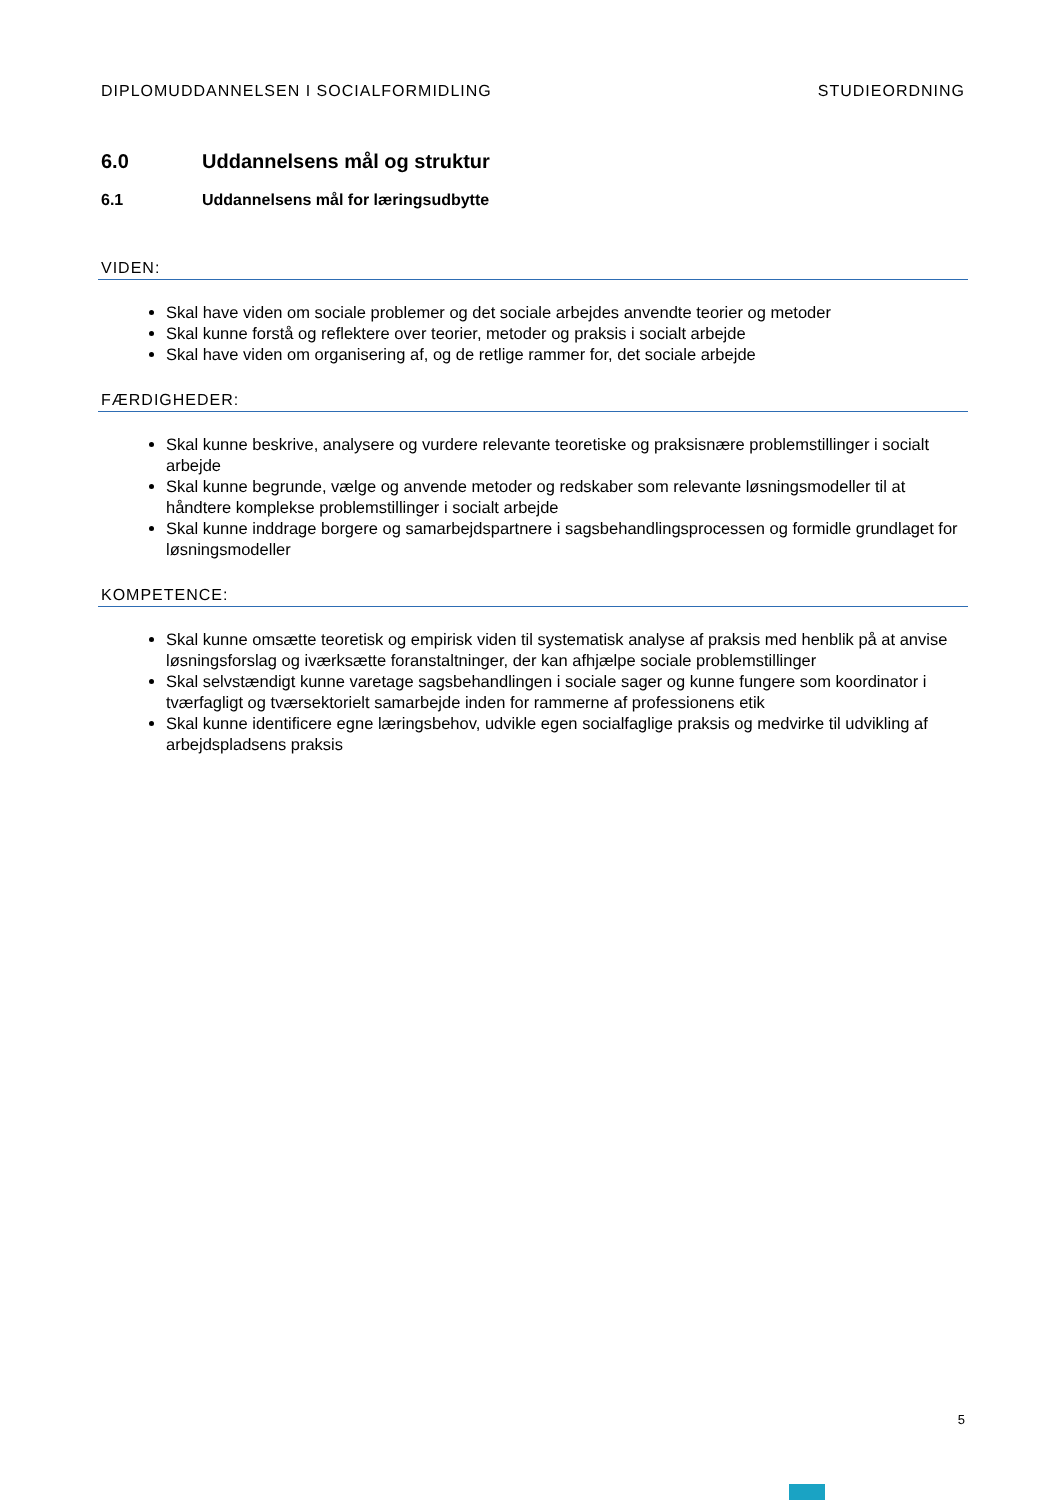DIPLOMUDDANNELSEN I SOCIALFORMIDLING STUDIEORDNING
6.0 Uddannelsens mål og struktur
6.1 Uddannelsens mål for læringsudbytte
VIDEN:
Skal have viden om sociale problemer og det sociale arbejdes anvendte teorier og metoder
Skal kunne forstå og reflektere over teorier, metoder og praksis i socialt arbejde
Skal have viden om organisering af, og de retlige rammer for, det sociale arbejde
FÆRDIGHEDER:
Skal kunne beskrive, analysere og vurdere relevante teoretiske og praksisnære problemstillinger i socialt arbejde
Skal kunne begrunde, vælge og anvende metoder og redskaber som relevante løsningsmodeller til at håndtere komplekse problemstillinger i socialt arbejde
Skal kunne inddrage borgere og samarbejdspartnere i sagsbehandlingsprocessen og formidle grundlaget for løsningsmodeller
KOMPETENCE:
Skal kunne omsætte teoretisk og empirisk viden til systematisk analyse af praksis med henblik på at anvise løsningsforslag og iværksætte foranstaltninger, der kan afhjælpe sociale problemstillinger
Skal selvstændigt kunne varetage sagsbehandlingen i sociale sager og kunne fungere som koordinator i tværfagligt og tværsektorielt samarbejde inden for rammerne af professionens etik
Skal kunne identificere egne læringsbehov, udvikle egen socialfaglige praksis og medvirke til udvikling af arbejdspladsens praksis
5